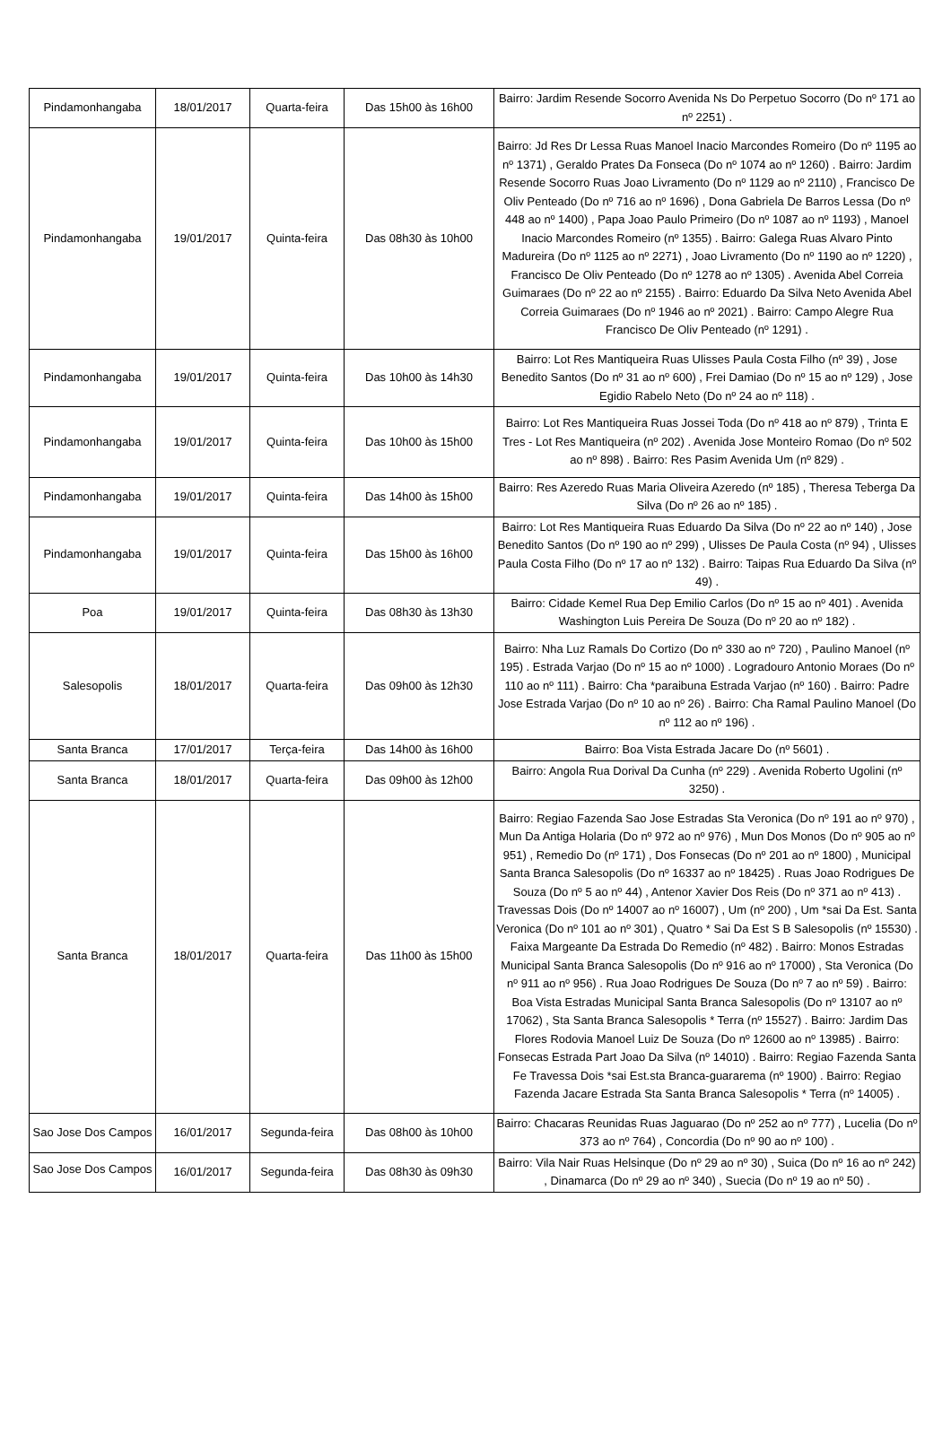| Pindamonhangaba | 18/01/2017 | Quarta-feira | Das 15h00 às 16h00 | Bairro: Jardim Resende Socorro Avenida Ns Do Perpetuo Socorro (Do nº 171 ao nº 2251) . |
| Pindamonhangaba | 19/01/2017 | Quinta-feira | Das 08h30 às 10h00 | Bairro: Jd Res Dr Lessa Ruas Manoel Inacio Marcondes Romeiro (Do nº 1195 ao nº 1371) , Geraldo Prates Da Fonseca (Do nº 1074 ao nº 1260) . Bairro: Jardim Resende Socorro Ruas Joao Livramento (Do nº 1129 ao nº 2110) , Francisco De Oliv Penteado (Do nº 716 ao nº 1696) , Dona Gabriela De Barros Lessa (Do nº 448 ao nº 1400) , Papa Joao Paulo Primeiro (Do nº 1087 ao nº 1193) , Manoel Inacio Marcondes Romeiro (nº 1355) . Bairro: Galega Ruas Alvaro Pinto Madureira (Do nº 1125 ao nº 2271) , Joao Livramento (Do nº 1190 ao nº 1220) , Francisco De Oliv Penteado (Do nº 1278 ao nº 1305) . Avenida Abel Correia Guimaraes (Do nº 22 ao nº 2155) . Bairro: Eduardo Da Silva Neto Avenida Abel Correia Guimaraes (Do nº 1946 ao nº 2021) . Bairro: Campo Alegre Rua Francisco De Oliv Penteado (nº 1291) . |
| Pindamonhangaba | 19/01/2017 | Quinta-feira | Das 10h00 às 14h30 | Bairro: Lot Res Mantiqueira Ruas Ulisses Paula Costa Filho (nº 39) , Jose Benedito Santos (Do nº 31 ao nº 600) , Frei Damiao (Do nº 15 ao nº 129) , Jose Egidio Rabelo Neto (Do nº 24 ao nº 118) . |
| Pindamonhangaba | 19/01/2017 | Quinta-feira | Das 10h00 às 15h00 | Bairro: Lot Res Mantiqueira Ruas Jossei Toda (Do nº 418 ao nº 879) , Trinta E Tres - Lot Res Mantiqueira (nº 202) . Avenida Jose Monteiro Romao (Do nº 502 ao nº 898) . Bairro: Res Pasim Avenida Um (nº 829) . |
| Pindamonhangaba | 19/01/2017 | Quinta-feira | Das 14h00 às 15h00 | Bairro: Res Azeredo Ruas Maria Oliveira Azeredo (nº 185) , Theresa Teberga Da Silva (Do nº 26 ao nº 185) . |
| Pindamonhangaba | 19/01/2017 | Quinta-feira | Das 15h00 às 16h00 | Bairro: Lot Res Mantiqueira Ruas Eduardo Da Silva (Do nº 22 ao nº 140) , Jose Benedito Santos (Do nº 190 ao nº 299) , Ulisses De Paula Costa (nº 94) , Ulisses Paula Costa Filho (Do nº 17 ao nº 132) . Bairro: Taipas Rua Eduardo Da Silva (nº 49) . |
| Poa | 19/01/2017 | Quinta-feira | Das 08h30 às 13h30 | Bairro: Cidade Kemel Rua Dep Emilio Carlos (Do nº 15 ao nº 401) . Avenida Washington Luis Pereira De Souza (Do nº 20 ao nº 182) . |
| Salesopolis | 18/01/2017 | Quarta-feira | Das 09h00 às 12h30 | Bairro: Nha Luz Ramals Do Cortizo (Do nº 330 ao nº 720) , Paulino Manoel (nº 195) . Estrada Varjao (Do nº 15 ao nº 1000) . Logradouro Antonio Moraes (Do nº 110 ao nº 111) . Bairro: Cha *paraibuna Estrada Varjao (nº 160) . Bairro: Padre Jose Estrada Varjao (Do nº 10 ao nº 26) . Bairro: Cha Ramal Paulino Manoel (Do nº 112 ao nº 196) . |
| Santa Branca | 17/01/2017 | Terça-feira | Das 14h00 às 16h00 | Bairro: Boa Vista Estrada Jacare Do (nº 5601) . |
| Santa Branca | 18/01/2017 | Quarta-feira | Das 09h00 às 12h00 | Bairro: Angola Rua Dorival Da Cunha (nº 229) . Avenida Roberto Ugolini (nº 3250) . |
| Santa Branca | 18/01/2017 | Quarta-feira | Das 11h00 às 15h00 | Bairro: Regiao Fazenda Sao Jose Estradas Sta Veronica (Do nº 191 ao nº 970) , Mun Da Antiga Holaria (Do nº 972 ao nº 976) , Mun Dos Monos (Do nº 905 ao nº 951) , Remedio Do (nº 171) , Dos Fonsecas (Do nº 201 ao nº 1800) , Municipal Santa Branca Salesopolis (Do nº 16337 ao nº 18425) . Ruas Joao Rodrigues De Souza (Do nº 5 ao nº 44) , Antenor Xavier Dos Reis (Do nº 371 ao nº 413) . Travessas Dois (Do nº 14007 ao nº 16007) , Um (nº 200) , Um *sai Da Est. Santa Veronica (Do nº 101 ao nº 301) , Quatro * Sai Da Est S B Salesopolis (nº 15530) . Faixa Margeante Da Estrada Do Remedio (nº 482) . Bairro: Monos Estradas Municipal Santa Branca Salesopolis (Do nº 916 ao nº 17000) , Sta Veronica (Do nº 911 ao nº 956) . Rua Joao Rodrigues De Souza (Do nº 7 ao nº 59) . Bairro: Boa Vista Estradas Municipal Santa Branca Salesopolis (Do nº 13107 ao nº 17062) , Sta Santa Branca Salesopolis * Terra (nº 15527) . Bairro: Jardim Das Flores Rodovia Manoel Luiz De Souza (Do nº 12600 ao nº 13985) . Bairro: Fonsecas Estrada Part Joao Da Silva (nº 14010) . Bairro: Regiao Fazenda Santa Fe Travessa Dois *sai Est.sta Branca-guararema (nº 1900) . Bairro: Regiao Fazenda Jacare Estrada Sta Santa Branca Salesopolis * Terra (nº 14005) . |
| Sao Jose Dos Campos | 16/01/2017 | Segunda-feira | Das 08h00 às 10h00 | Bairro: Chacaras Reunidas Ruas Jaguarao (Do nº 252 ao nº 777) , Lucelia (Do nº 373 ao nº 764) , Concordia (Do nº 90 ao nº 100) . |
| Sao Jose Dos Campos | 16/01/2017 | Segunda-feira | Das 08h30 às 09h30 | Bairro: Vila Nair Ruas Helsinque (Do nº 29 ao nº 30) , Suica (Do nº 16 ao nº 242) , Dinamarca (Do nº 29 ao nº 340) , Suecia (Do nº 19 ao nº 50) . |